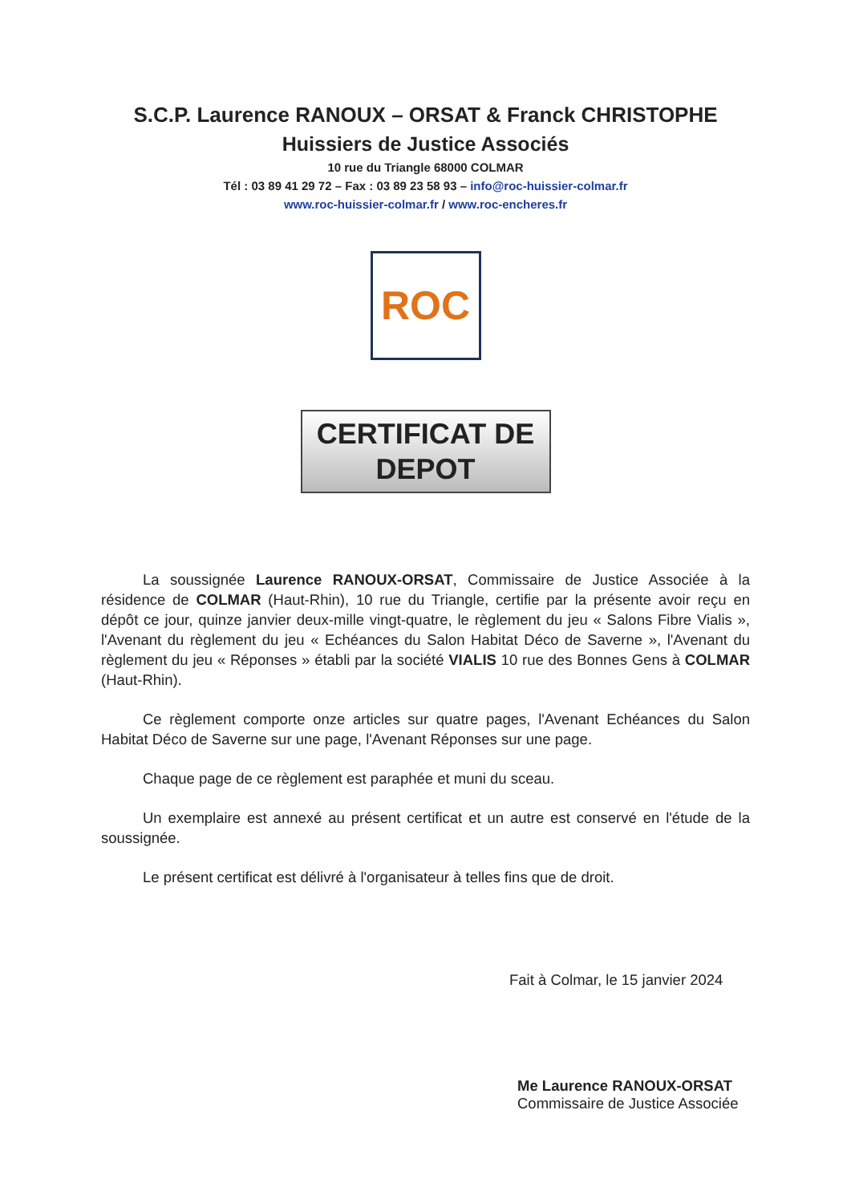S.C.P. Laurence RANOUX – ORSAT & Franck CHRISTOPHE
Huissiers de Justice Associés
10 rue du Triangle 68000 COLMAR
Tél : 03 89 41 29 72 – Fax : 03 89 23 58 93 – info@roc-huissier-colmar.fr
www.roc-huissier-colmar.fr / www.roc-encheres.fr
ROC
CERTIFICAT DE
DEPOT
La soussignée Laurence RANOUX-ORSAT, Commissaire de Justice Associée à la résidence de COLMAR (Haut-Rhin), 10 rue du Triangle, certifie par la présente avoir reçu en dépôt ce jour, quinze janvier deux-mille vingt-quatre, le règlement du jeu « Salons Fibre Vialis », l'Avenant du règlement du jeu « Echéances du Salon Habitat Déco de Saverne », l'Avenant du règlement du jeu « Réponses » établi par la société VIALIS 10 rue des Bonnes Gens à COLMAR (Haut-Rhin).
Ce règlement comporte onze articles sur quatre pages, l'Avenant Echéances du Salon Habitat Déco de Saverne sur une page, l'Avenant Réponses sur une page.
Chaque page de ce règlement est paraphée et muni du sceau.
Un exemplaire est annexé au présent certificat et un autre est conservé en l'étude de la soussignée.
Le présent certificat est délivré à l'organisateur à telles fins que de droit.
Fait à Colmar, le 15 janvier 2024
Me Laurence RANOUX-ORSAT
Commissaire de Justice Associée